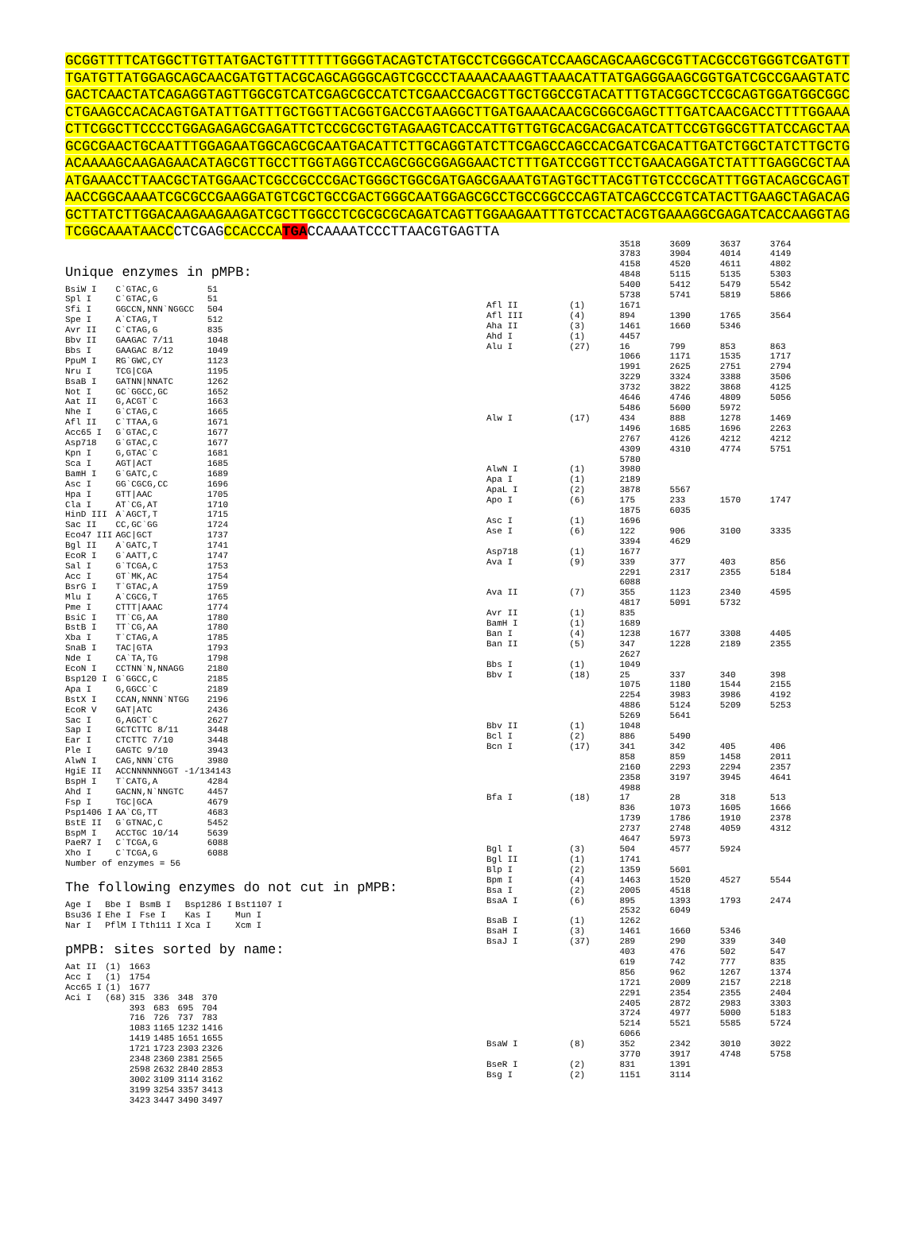GCGGTTTTCATGGCTTGTTATGACTGTTTTTTTGGGGTACAGTCTATGCCTCGGGCATCCAAGCAGCAAGCGCGTTACGCCGTGGGTCGATGTTTGATGTTATGGAGCAGCAACGATGTTACGCAGCAGGGCAGTCGCCCTAAAACAAAGTTAAACATTATGAGGGAAGCGGTGATCGCCGAAGTATCGACTCAACTATCAGAGGTAGTTGGCGTCATCGAGCGCCATCTCGAACCGACGTTGCTGGCCGTACATTTGTACGGCTCCGCAGTGGATGGCGGCCTGAAGCCACACAGTGATATTGATTTGCTGGTTACGGTGACCGTAAGGCTTGATGAAACAACGCGGCGAGCTTTGATCAACGACCTTTTGGAAACTTCGGCTTCCCCTGGAGAGAGCGAGATTCTCCGCGCTGTAGAAGTCACCATTGTTGTGCACGACGACATCATTCCGTGGCGTTATCCAGCTAAGCGCGAACTGCAATTTGGAGAATGGCAGCGCAATGACATTCTTGCAGGTATCTTCGAGCCAGCCACGATCGACATTGATCTGGCTATCTTGCTGACAAAAGCAAGAGAACATAGCGTTGCCTTGGTAGGTCCAGCGGCGGAGGAACTCTTTGATCCGGTTCCTGAACAGGATCTATTTGAGGCGCTAAATGAAACCTTAACGCTATGGAACTCGCCGCCCGACTGGGCTGGCGATGAGCGAAATGTAGTGCTTACGTTGTCCCGCATTTGGTACAGCGCAGTAACCGGCAAAATCGCGCCGAAGGATGTCGCTGCCGACTGGGCAATGGAGCGCCTGCCGGCCCAGTATCAGCCCGTCATACTTGAAGCTAGACAGGCTTATCTTGGACAAGAAGAAGATCGCTTGGCCTCGCGCGCAGATCAGTTGGAAGAATTTGTCCACTACGTGAAAGGCGAGATCACCAAGGTAGTCGGCAAATAACCCTCGAGCCACCCA TGACCAAAATCCCTTAACGTGAGTTA
Unique enzymes in pMPB:
| BsiW I | C`GTAC,G | 51 |
| Spl I | C`GTAC,G | 51 |
| Sfi I | GGCCN,NNN`NGGCC | 504 |
| Spe I | A`CTAG,T | 512 |
| Avr II | C`CTAG,G | 835 |
| Bbv II | GAAGAC 7/11 | 1048 |
| Bbs I | GAAGAC 8/12 | 1049 |
| PpuM I | RG`GWC,CY | 1123 |
| Nru I | TCG/CGA | 1195 |
| BsaB I | GATNN/NNATC | 1262 |
| Not I | GC`GGCC,GC | 1652 |
| Aat II | G,ACGT`C | 1663 |
| Nhe I | G`CTAG,C | 1665 |
| Afl II | C`TTAA,G | 1671 |
| Acc65 I | G`GTAC,C | 1677 |
| Asp718 | G`GTAC,C | 1677 |
| Kpn I | G,GTAC`C | 1681 |
| Sca I | AGT/ACT | 1685 |
| BamH I | G`GATC,C | 1689 |
| Asc I | GG`CGCG,CC | 1696 |
| Hpa I | GTT/AAC | 1705 |
| Cla I | AT`CG,AT | 1710 |
| HinD III | A`AGCT,T | 1715 |
| Sac II | CC,GC`GG | 1724 |
| Eco47 III | AGC/GCT | 1737 |
| Bgl II | A`GATC,T | 1741 |
| EcoR I | G`AATT,C | 1747 |
| Sal I | G`TCGA,C | 1753 |
| Acc I | GT`MK,AC | 1754 |
| BsrG I | T`GTAC,A | 1759 |
| Mlu I | A`CGCG,T | 1765 |
| Pme I | CTTT/AAAC | 1774 |
| BsiC I | TT`CG,AA | 1780 |
| BstB I | TT`CG,AA | 1780 |
| Xba I | T`CTAG,A | 1785 |
| SnaB I | TAC/GTA | 1793 |
| Nde I | CA`TA,TG | 1798 |
| EcoN I | CCTNN`N,NNAGG | 2180 |
| Bsp120 I | G`GGCC,C | 2185 |
| Apa I | G,GGCC`C | 2189 |
| BstX I | CCAN,NNNN`NTGG | 2196 |
| EcoR V | GAT/ATC | 2436 |
| Sac I | G,AGCT`C | 2627 |
| Sap I | GCTCTTC 8/11 | 3448 |
| Ear I | CTCTTC 7/10 | 3448 |
| Ple I | GAGTC 9/10 | 3943 |
| AlwN I | CAG,NNN`CTG | 3980 |
| HgiE II | ACCNNNNNNGGT -1/134143 | |
| BspH I | T`CATG,A | 4284 |
| Ahd I | GACNN,N`NNGTC | 4457 |
| Fsp I | TGC/GCA | 4679 |
| Psp1406 I | AA`CG,TT | 4683 |
| BstE II | G`GTNAC,C | 5452 |
| BspM I | ACCTGC 10/14 | 5639 |
| PaeR7 I | C`TCGA,G | 6088 |
| Xho I | C`TCGA,G | 6088 |
| Number of enzymes = 56 | | |
The following enzymes do not cut in pMPB:
| Age I | Bbe I | BsmB I | Bsp1286 I | Bst1107 I |
| Bsu36 I | Ehe I | Fse I | Kas I | Mun I |
| Nar I | PflM I | Tth111 I | Xca I | Xcm I |
pMPB: sites sorted by name:
| Aat II | (1) | 1663 | | | |
| Acc I | (1) | 1754 | | | |
| Acc65 I | (1) | 1677 | | | |
| Aci I | (68) | 315 | 336 | 348 | 370 |
| | | 393 | 683 | 695 | 704 |
| | | 716 | 726 | 737 | 783 |
| | | 1083 | 1165 | 1232 | 1416 |
| | | 1419 | 1485 | 1651 | 1655 |
| | | 1721 | 1723 | 2303 | 2326 |
| | | 2348 | 2360 | 2381 | 2565 |
| | | 2598 | 2632 | 2840 | 2853 |
| | | 3002 | 3109 | 3114 | 3162 |
| | | 3199 | 3254 | 3357 | 3413 |
| | | 3423 | 3447 | 3490 | 3497 |
| | | 3518 | 3609 | 3637 | 3764 |
| | | 3783 | 3904 | 4014 | 4149 |
| | | 4158 | 4520 | 4611 | 4802 |
| | | 4848 | 5115 | 5135 | 5303 |
| | | 5400 | 5412 | 5479 | 5542 |
| | | 5738 | 5741 | 5819 | 5866 |
| Afl II | (1) | 1671 | | | |
| Afl III | (4) | 894 | 1390 | 1765 | 3564 |
| Aha II | (3) | 1461 | 1660 | 5346 | |
| Ahd I | (1) | 4457 | | | |
| Alu I | (27) | 16 | 799 | 853 | 863 |
| | | 1066 | 1171 | 1535 | 1717 |
| | | 1991 | 2625 | 2751 | 2794 |
| | | 3229 | 3324 | 3388 | 3506 |
| | | 3732 | 3822 | 3868 | 4125 |
| | | 4646 | 4746 | 4809 | 5056 |
| | | 5486 | 5600 | 5972 | |
| Alw I | (17) | 434 | 888 | 1278 | 1469 |
| | | 1496 | 1685 | 1696 | 2263 |
| | | 2767 | 4126 | 4212 | 4212 |
| | | 4309 | 4310 | 4774 | 5751 |
| | | 5780 | | | |
| AlwN I | (1) | 3980 | | | |
| Apa I | (1) | 2189 | | | |
| ApaL I | (2) | 3878 | 5567 | | |
| Apo I | (6) | 175 | 233 | 1570 | 1747 |
| | | 1875 | 6035 | | |
| Asc I | (1) | 1696 | | | |
| Ase I | (6) | 122 | 906 | 3100 | 3335 |
| | | 3394 | 4629 | | |
| Asp718 | (1) | 1677 | | | |
| Ava I | (9) | 339 | 377 | 403 | 856 |
| | | 2291 | 2317 | 2355 | 5184 |
| | | 6088 | | | |
| Ava II | (7) | 355 | 1123 | 2340 | 4595 |
| | | 4817 | 5091 | 5732 | |
| Avr II | (1) | 835 | | | |
| BamH I | (1) | 1689 | | | |
| Ban I | (4) | 1238 | 1677 | 3308 | 4405 |
| Ban II | (5) | 347 | 1228 | 2189 | 2355 |
| | | 2627 | | | |
| Bbs I | (1) | 1049 | | | |
| Bbv I | (18) | 25 | 337 | 340 | 398 |
| | | 1075 | 1180 | 1544 | 2155 |
| | | 2254 | 3983 | 3986 | 4192 |
| | | 4886 | 5124 | 5209 | 5253 |
| | | 5269 | 5641 | | |
| Bbv II | (1) | 1048 | | | |
| Bcl I | (2) | 886 | 5490 | | |
| Bcn I | (17) | 341 | 342 | 405 | 406 |
| | | 858 | 859 | 1458 | 2011 |
| | | 2160 | 2293 | 2294 | 2357 |
| | | 2358 | 3197 | 3945 | 4641 |
| | | 4988 | | | |
| Bfa I | (18) | 17 | 28 | 318 | 513 |
| | | 836 | 1073 | 1605 | 1666 |
| | | 1739 | 1786 | 1910 | 2378 |
| | | 2737 | 2748 | 4059 | 4312 |
| | | 4647 | 5973 | | |
| Bgl I | (3) | 504 | 4577 | 5924 | |
| Bgl II | (1) | 1741 | | | |
| Blp I | (2) | 1359 | 5601 | | |
| Bpm I | (4) | 1463 | 1520 | 4527 | 5544 |
| Bsa I | (2) | 2005 | 4518 | | |
| BsaA I | (6) | 895 | 1393 | 1793 | 2474 |
| | | 2532 | 6049 | | |
| BsaB I | (1) | 1262 | | | |
| BsaH I | (3) | 1461 | 1660 | 5346 | |
| BsaJ I | (37) | 289 | 290 | 339 | 340 |
| | | 403 | 476 | 502 | 547 |
| | | 619 | 742 | 777 | 835 |
| | | 856 | 962 | 1267 | 1374 |
| | | 1721 | 2009 | 2157 | 2218 |
| | | 2291 | 2354 | 2355 | 2404 |
| | | 2405 | 2872 | 2983 | 3303 |
| | | 3724 | 4977 | 5000 | 5183 |
| | | 5214 | 5521 | 5585 | 5724 |
| | | 6066 | | | |
| BsaW I | (8) | 352 | 2342 | 3010 | 3022 |
| | | 3770 | 3917 | 4748 | 5758 |
| BseR I | (2) | 831 | 1391 | | |
| Bsg I | (2) | 1151 | 3114 | | |